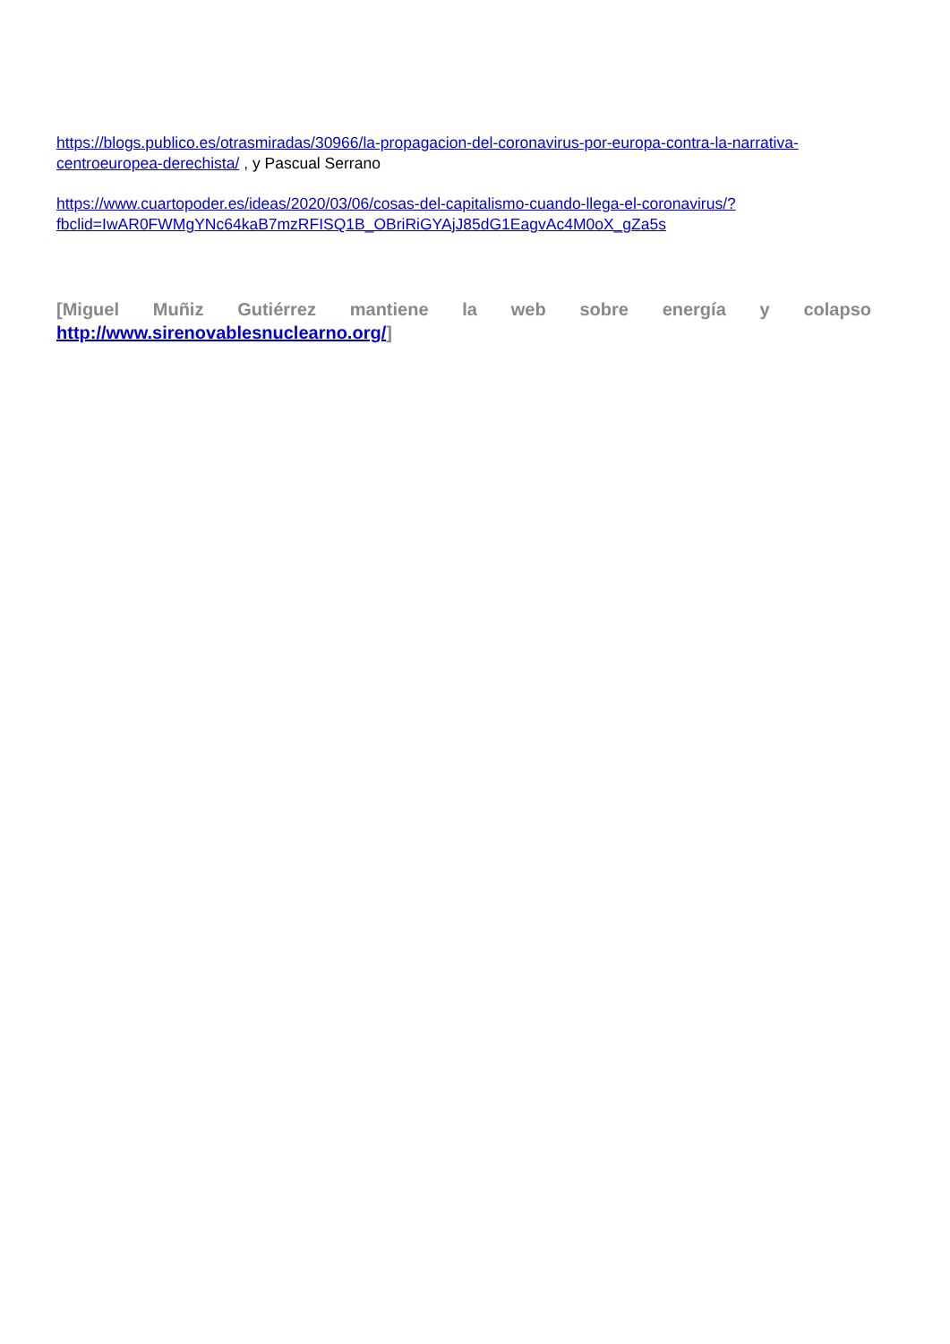https://blogs.publico.es/otrasmiradas/30966/la-propagacion-del-coronavirus-por-europa-contra-la-narrativa-centroeuropea-derechista/ , y Pascual Serrano
https://www.cuartopoder.es/ideas/2020/03/06/cosas-del-capitalismo-cuando-llega-el-coronavirus/?fbclid=IwAR0FWMgYNc64kaB7mzRFISQ1B_OBriRiGYAjJ85dG1EagvAc4M0oX_gZa5s
[Miguel Muñiz Gutiérrez mantiene la web sobre energía y colapso http://www.sirenovablesnuclearno.org/]